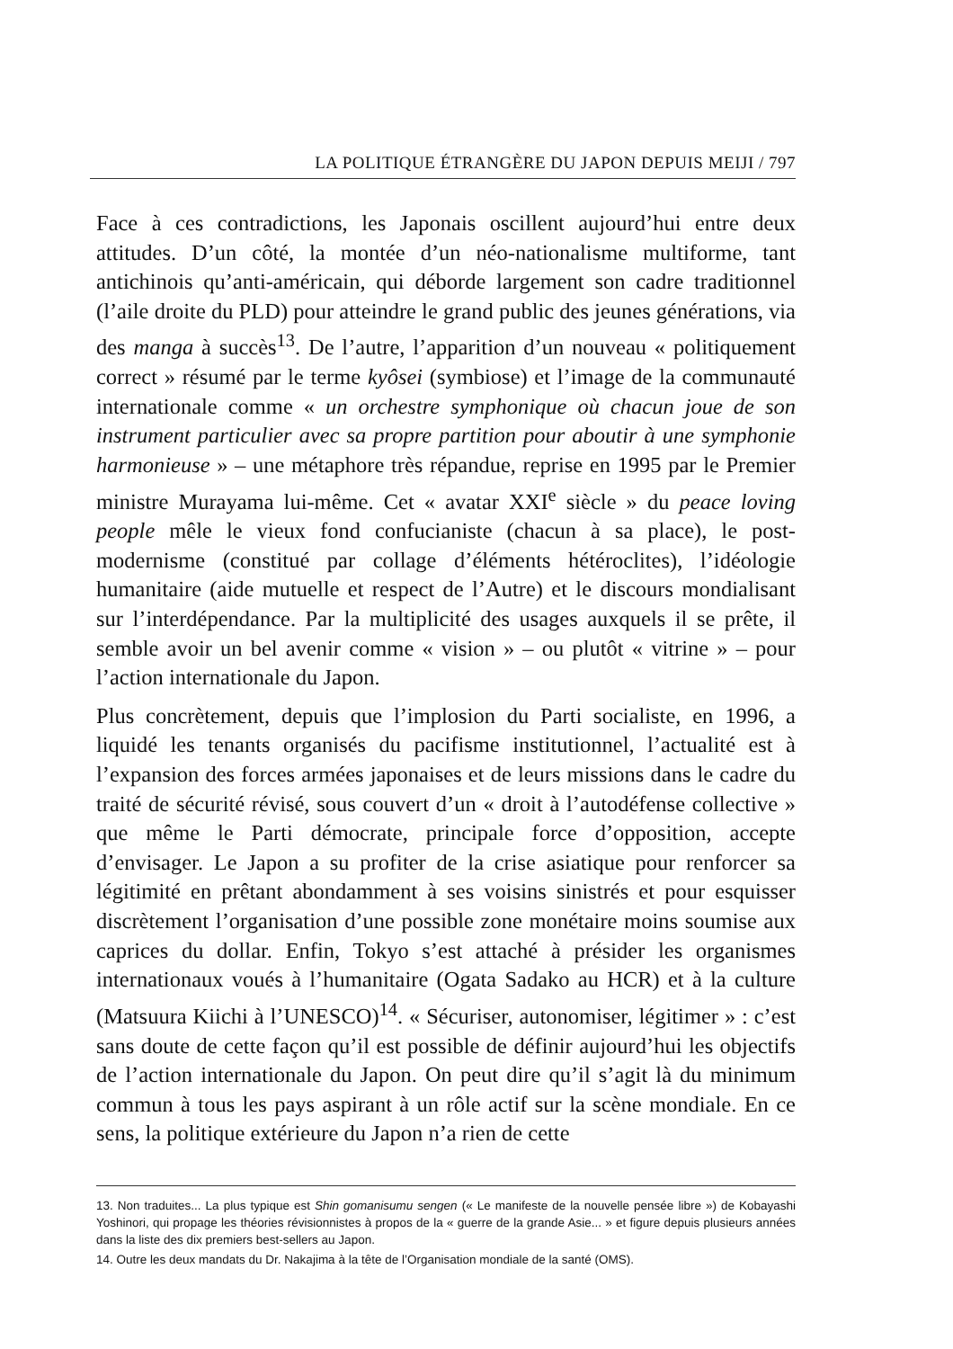LA POLITIQUE ÉTRANGÈRE DU JAPON DEPUIS MEIJI / 797
Face à ces contradictions, les Japonais oscillent aujourd’hui entre deux attitudes. D’un côté, la montée d’un néo-nationalisme multiforme, tant antichinois qu’anti-américain, qui déborde largement son cadre traditionnel (l’aile droite du PLD) pour atteindre le grand public des jeunes générations, via des manga à succès<sup>13</sup>. De l’autre, l’apparition d’un nouveau « politiquement correct » résumé par le terme kyôsei (symbiose) et l’image de la communauté internationale comme « un orchestre symphonique où chacun joue de son instrument particulier avec sa propre partition pour aboutir à une symphonie harmonieuse » – une métaphore très répandue, reprise en 1995 par le Premier ministre Murayama lui-même. Cet « avatar XXI<sup>e</sup> siècle » du peace loving people mêle le vieux fond confucianiste (chacun à sa place), le post-modernisme (constitué par collage d’éléments hétéroclites), l’idéologie humanitaire (aide mutuelle et respect de l’Autre) et le discours mondialisant sur l’interdépendance. Par la multiplicité des usages auxquels il se prête, il semble avoir un bel avenir comme « vision » – ou plutôt « vitrine » – pour l’action internationale du Japon.
Plus concrètement, depuis que l’implosion du Parti socialiste, en 1996, a liquidé les tenants organisés du pacifisme institutionnel, l’actualité est à l’expansion des forces armées japonaises et de leurs missions dans le cadre du traité de sécurité révisé, sous couvert d’un « droit à l’autodéfense collective » que même le Parti démocrate, principale force d’opposition, accepte d’envisager. Le Japon a su profiter de la crise asiatique pour renforcer sa légitimité en prêtant abondamment à ses voisins sinistrés et pour esquisser discrètement l’organisation d’une possible zone monétaire moins soumise aux caprices du dollar. Enfin, Tokyo s’est attaché à présider les organismes internationaux voués à l’humanitaire (Ogata Sadako au HCR) et à la culture (Matsuura Kiichi à l’UNESCO)<sup>14</sup>. « Sécuriser, autonomiser, légitimer » : c’est sans doute de cette façon qu’il est possible de définir aujourd’hui les objectifs de l’action internationale du Japon. On peut dire qu’il s’agit là du minimum commun à tous les pays aspirant à un rôle actif sur la scène mondiale. En ce sens, la politique extérieure du Japon n’a rien de cette
13. Non traduites... La plus typique est Shin gomanisumu sengen (« Le manifeste de la nouvelle pensée libre ») de Kobayashi Yoshinori, qui propage les théories révisionnistes à propos de la « guerre de la grande Asie... » et figure depuis plusieurs années dans la liste des dix premiers best-sellers au Japon.
14. Outre les deux mandats du Dr. Nakajima à la tête de l’Organisation mondiale de la santé (OMS).